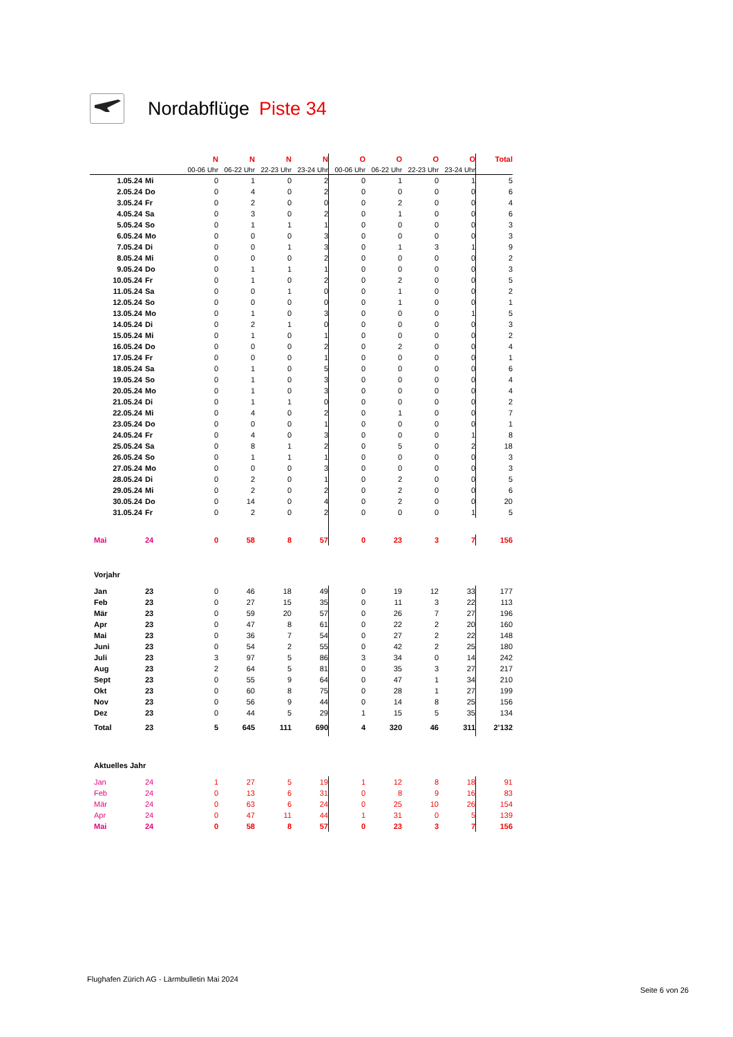Nordabflüge Piste 34
| | | N | N | N | N | O | O | O | O | Total |
| | | 00-06 Uhr | 06-22 Uhr | 22-23 Uhr | 23-24 Uhr | 00-06 Uhr | 06-22 Uhr | 22-23 Uhr | 23-24 Uhr | |
| 1.05.24 | Mi | 0 | 1 | 0 | 2 | 0 | 1 | 0 | 1 | 5 |
| 2.05.24 | Do | 0 | 4 | 0 | 2 | 0 | 0 | 0 | 0 | 6 |
| 3.05.24 | Fr | 0 | 2 | 0 | 0 | 0 | 2 | 0 | 0 | 4 |
| 4.05.24 | Sa | 0 | 3 | 0 | 2 | 0 | 1 | 0 | 0 | 6 |
| 5.05.24 | So | 0 | 1 | 1 | 1 | 0 | 0 | 0 | 0 | 3 |
| 6.05.24 | Mo | 0 | 0 | 0 | 3 | 0 | 0 | 0 | 0 | 3 |
| 7.05.24 | Di | 0 | 0 | 1 | 3 | 0 | 1 | 3 | 1 | 9 |
| 8.05.24 | Mi | 0 | 0 | 0 | 2 | 0 | 0 | 0 | 0 | 2 |
| 9.05.24 | Do | 0 | 1 | 1 | 1 | 0 | 0 | 0 | 0 | 3 |
| 10.05.24 | Fr | 0 | 1 | 0 | 2 | 0 | 2 | 0 | 0 | 5 |
| 11.05.24 | Sa | 0 | 0 | 1 | 0 | 0 | 1 | 0 | 0 | 2 |
| 12.05.24 | So | 0 | 0 | 0 | 0 | 0 | 1 | 0 | 0 | 1 |
| 13.05.24 | Mo | 0 | 1 | 0 | 3 | 0 | 0 | 0 | 1 | 5 |
| 14.05.24 | Di | 0 | 2 | 1 | 0 | 0 | 0 | 0 | 0 | 3 |
| 15.05.24 | Mi | 0 | 1 | 0 | 1 | 0 | 0 | 0 | 0 | 2 |
| 16.05.24 | Do | 0 | 0 | 0 | 2 | 0 | 2 | 0 | 0 | 4 |
| 17.05.24 | Fr | 0 | 0 | 0 | 1 | 0 | 0 | 0 | 0 | 1 |
| 18.05.24 | Sa | 0 | 1 | 0 | 5 | 0 | 0 | 0 | 0 | 6 |
| 19.05.24 | So | 0 | 1 | 0 | 3 | 0 | 0 | 0 | 0 | 4 |
| 20.05.24 | Mo | 0 | 1 | 0 | 3 | 0 | 0 | 0 | 0 | 4 |
| 21.05.24 | Di | 0 | 1 | 1 | 0 | 0 | 0 | 0 | 0 | 2 |
| 22.05.24 | Mi | 0 | 4 | 0 | 2 | 0 | 1 | 0 | 0 | 7 |
| 23.05.24 | Do | 0 | 0 | 0 | 1 | 0 | 0 | 0 | 0 | 1 |
| 24.05.24 | Fr | 0 | 4 | 0 | 3 | 0 | 0 | 0 | 1 | 8 |
| 25.05.24 | Sa | 0 | 8 | 1 | 2 | 0 | 5 | 0 | 2 | 18 |
| 26.05.24 | So | 0 | 1 | 1 | 1 | 0 | 0 | 0 | 0 | 3 |
| 27.05.24 | Mo | 0 | 0 | 0 | 3 | 0 | 0 | 0 | 0 | 3 |
| 28.05.24 | Di | 0 | 2 | 0 | 1 | 0 | 2 | 0 | 0 | 5 |
| 29.05.24 | Mi | 0 | 2 | 0 | 2 | 0 | 2 | 0 | 0 | 6 |
| 30.05.24 | Do | 0 | 14 | 0 | 4 | 0 | 2 | 0 | 0 | 20 |
| 31.05.24 | Fr | 0 | 2 | 0 | 2 | 0 | 0 | 0 | 1 | 5 |
| Mai | 24 | 0 | 58 | 8 | 57 | 0 | 23 | 3 | 7 | 156 |
| Vorjahr | | | | | | | | | | |
| Jan | 23 | 0 | 46 | 18 | 49 | 0 | 19 | 12 | 33 | 177 |
| Feb | 23 | 0 | 27 | 15 | 35 | 0 | 11 | 3 | 22 | 113 |
| Mär | 23 | 0 | 59 | 20 | 57 | 0 | 26 | 7 | 27 | 196 |
| Apr | 23 | 0 | 47 | 8 | 61 | 0 | 22 | 2 | 20 | 160 |
| Mai | 23 | 0 | 36 | 7 | 54 | 0 | 27 | 2 | 22 | 148 |
| Juni | 23 | 0 | 54 | 2 | 55 | 0 | 42 | 2 | 25 | 180 |
| Juli | 23 | 3 | 97 | 5 | 86 | 3 | 34 | 0 | 14 | 242 |
| Aug | 23 | 2 | 64 | 5 | 81 | 0 | 35 | 3 | 27 | 217 |
| Sept | 23 | 0 | 55 | 9 | 64 | 0 | 47 | 1 | 34 | 210 |
| Okt | 23 | 0 | 60 | 8 | 75 | 0 | 28 | 1 | 27 | 199 |
| Nov | 23 | 0 | 56 | 9 | 44 | 0 | 14 | 8 | 25 | 156 |
| Dez | 23 | 0 | 44 | 5 | 29 | 1 | 15 | 5 | 35 | 134 |
| Total | 23 | 5 | 645 | 111 | 690 | 4 | 320 | 46 | 311 | 2’132 |
| Aktuelles Jahr | | | | | | | | | | |
| Jan | 24 | 1 | 27 | 5 | 19 | 1 | 12 | 8 | 18 | 91 |
| Feb | 24 | 0 | 13 | 6 | 31 | 0 | 8 | 9 | 16 | 83 |
| Mär | 24 | 0 | 63 | 6 | 24 | 0 | 25 | 10 | 26 | 154 |
| Apr | 24 | 0 | 47 | 11 | 44 | 1 | 31 | 0 | 5 | 139 |
| Mai | 24 | 0 | 58 | 8 | 57 | 0 | 23 | 3 | 7 | 156 |
Flughafen Zürich AG - Lärmbulletin Mai 2024
Seite 6 von 26